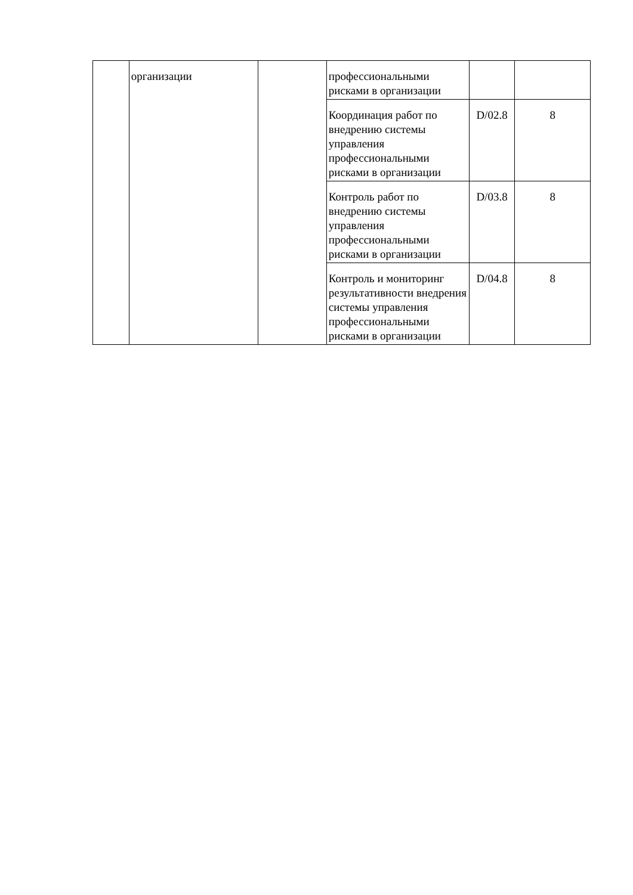| | организации | | профессиональными рисками в организации | | |
| | | | Координация работ по внедрению системы управления профессиональными рисками в организации | D/02.8 | 8 |
| | | | Контроль работ по внедрению системы управления профессиональными рисками в организации | D/03.8 | 8 |
| | | | Контроль и мониторинг результативности внедрения системы управления профессиональными рисками в организации | D/04.8 | 8 |